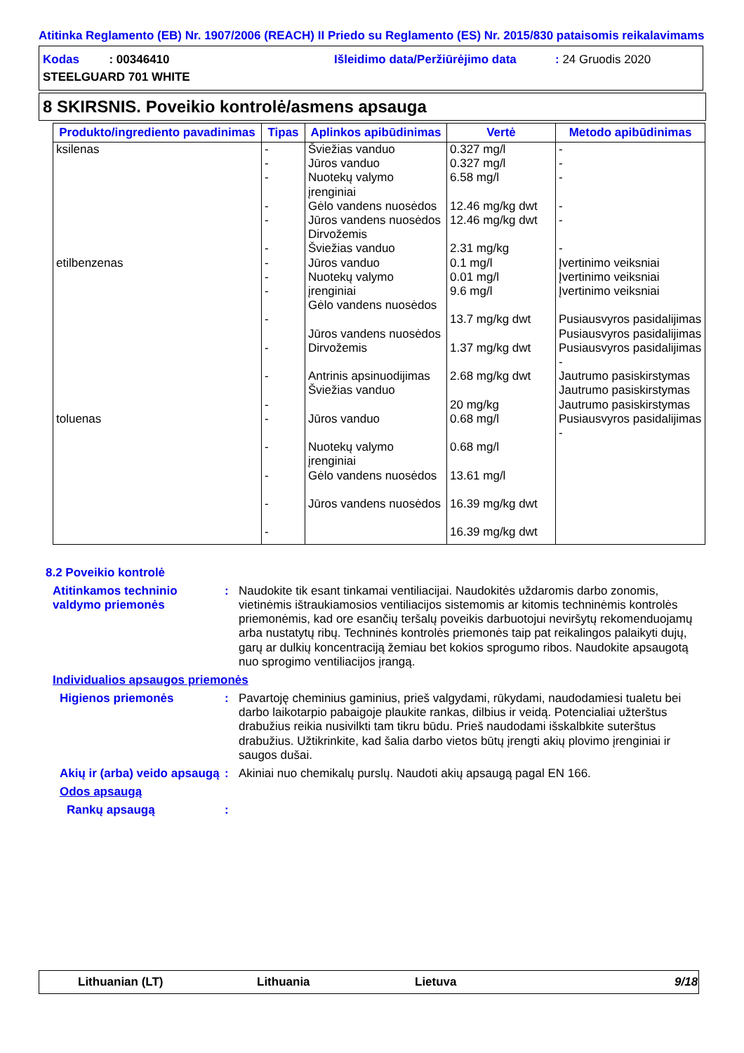Atitinka Reglamento (EB) Nr. 1907/2006 (REACH) II Priedo su Reglamento (ES) Nr. 2015/830 pataisomis reikalavimams
Kodas : 00346410
Išleidimo data/Peržiūrėjimo data
: 24 Gruodis 2020
STEELGUARD 701 WHITE
8 SKIRSNIS. Poveikio kontrolė/asmens apsauga
| Produkto/ingrediento pavadinimas | Tipas | Aplinkos apibūdinimas | Vertė | Metodo apibūdinimas |
| --- | --- | --- | --- | --- |
| ksilenas etilbenzenas toluenas | - - - - - - - - - - - - - - - - - - | Šviežias vanduo Jūros vanduo Nuotekų valymo įrenginiai Gėlo vandens nuosėdos Jūros vandens nuosėdos Dirvožemis Šviežias vanduo Jūros vanduo Nuotekų valymo įrenginiai Gėlo vandens nuosėdos Jūros vandens nuosėdos Dirvožemis Antrinis apsinuodijimas Šviežias vanduo Jūros vanduo Nuotekų valymo įrenginiai Gėlo vandens nuosėdos Jūros vandens nuosėdos | 0.327 mg/l 0.327 mg/l 6.58 mg/l 12.46 mg/kg dwt 12.46 mg/kg dwt 2.31 mg/kg 0.1 mg/l 0.01 mg/l 9.6 mg/l 13.7 mg/kg dwt 1.37 mg/kg dwt 2.68 mg/kg dwt 20 mg/kg 0.68 mg/l 0.68 mg/l 13.61 mg/l 16.39 mg/kg dwt 16.39 mg/kg dwt | - - - - - - Įvertinimo veiksniai Įvertinimo veiksniai Įvertinimo veiksniai Pusiausvyros pasidalijimas Pusiausvyros pasidalijimas Pusiausvyros pasidalijimas - Jautrumo pasiskirstymas Jautrumo pasiskirstymas Jautrumo pasiskirstymas Pusiausvyros pasidalijimas - |
8.2 Poveikio kontrolė
Atitinkamos techninio valdymo priemonės
: Naudokite tik esant tinkamai ventiliacijai. Naudokitės uždaromis darbo zonomis, vietinėmis ištraukiamosios ventiliacijos sistemomis ar kitomis techninėmis kontrolės priemonėmis, kad ore esančių teršalų poveikis darbuotojui neviršytų rekomenduojamų arba nustatytų ribų. Techninės kontrolės priemonės taip pat reikalingos palaikyti dujų, garų ar dulkių koncentraciją žemiau bet kokios sprogumo ribos. Naudokite apsaugotą nuo sprogimo ventiliacijos įrangą.
Individualios apsaugos priemonės
Higienos priemonės : Pavartoję cheminius gaminius, prieš valgydami, rūkydami, naudodamiesi tualetu bei darbo laikotarpio pabaigoje plaukite rankas, dilbius ir veidą. Potencialiai užterštus drabužius reikia nusivilkti tam tikru būdu. Prieš naudodami išskalbkite suterštus drabužius. Užtikrinkite, kad šalia darbo vietos būtų įrengti akių plovimo įrenginiai ir saugos dušai.
Akių ir (arba) veido apsaugą
: Akiniai nuo chemikalų purslų. Naudoti akių apsaugą pagal EN 166.
Odos apsaugą
Rankų apsaugą :
Lithuanian (LT) Lithuania Lietuva 9/18